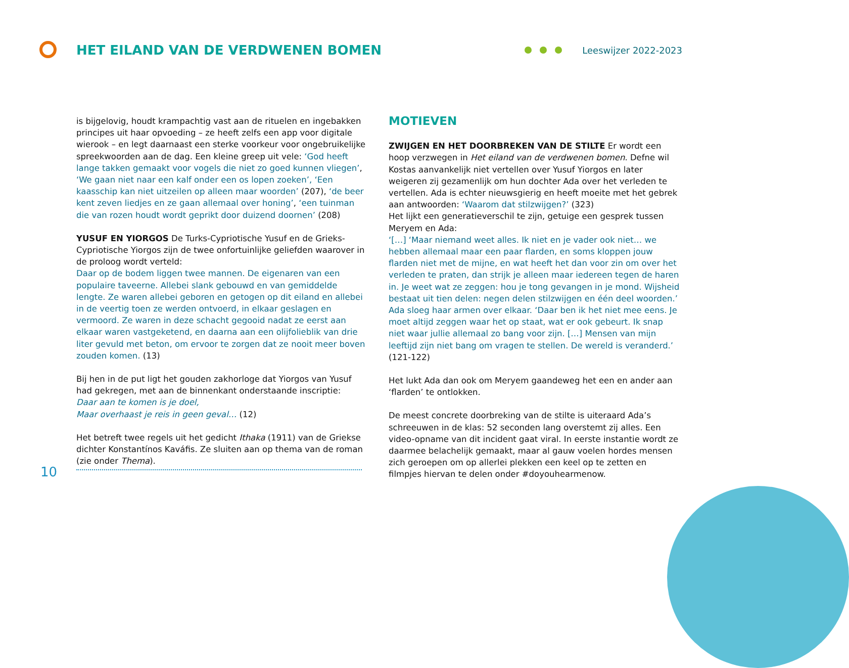HET EILAND VAN DE VERDWENEN BOMEN
Leeswijzer 2022-2023
is bijgelovig, houdt krampachtig vast aan de rituelen en ingebakken principes uit haar opvoeding – ze heeft zelfs een app voor digitale wierook – en legt daarnaast een sterke voorkeur voor ongebruikelijke spreekwoorden aan de dag. Een kleine greep uit vele: ‘God heeft lange takken gemaakt voor vogels die niet zo goed kunnen vliegen’, ‘We gaan niet naar een kalf onder een os lopen zoeken’, ‘Een kaasschip kan niet uitzeilen op alleen maar woorden’ (207), ‘de beer kent zeven liedjes en ze gaan allemaal over honing’, ‘een tuinman die van rozen houdt wordt geprikt door duizend doornen’ (208)
YUSUF EN YIORGOS De Turks-Cypriotische Yusuf en de Grieks-Cypriotische Yiorgos zijn de twee onfortuinlijke geliefden waarover in de proloog wordt verteld:
Daar op de bodem liggen twee mannen. De eigenaren van een populaire taveerne. Allebei slank gebouwd en van gemiddelde lengte. Ze waren allebei geboren en getogen op dit eiland en allebei in de veertig toen ze werden ontvoerd, in elkaar geslagen en vermoord. Ze waren in deze schacht gegooid nadat ze eerst aan elkaar waren vastgeketend, en daarna aan een olijfolieblik van drie liter gevuld met beton, om ervoor te zorgen dat ze nooit meer boven zouden komen. (13)
Bij hen in de put ligt het gouden zakhorloge dat Yiorgos van Yusuf had gekregen, met aan de binnenkant onderstaande inscriptie:
Daar aan te komen is je doel,
Maar overhaast je reis in geen geval… (12)
Het betreft twee regels uit het gedicht Ithaka (1911) van de Griekse dichter Konstantínos Kaváfis. Ze sluiten aan op thema van de roman (zie onder Thema).
MOTIEVEN
ZWIJGEN EN HET DOORBREKEN VAN DE STILTE Er wordt een hoop verzwegen in Het eiland van de verdwenen bomen. Defne wil Kostas aanvankelijk niet vertellen over Yusuf Yiorgos en later weigeren zij gezamenlijk om hun dochter Ada over het verleden te vertellen. Ada is echter nieuwsgierig en heeft moeite met het gebrek aan antwoorden: ‘Waarom dat stilzwijgen?’ (323)
Het lijkt een generatieverschil te zijn, getuige een gesprek tussen Meryem en Ada:
‘[…] ‘Maar niemand weet alles. Ik niet en je vader ook niet… we hebben allemaal maar een paar flarden, en soms kloppen jouw flarden niet met de mijne, en wat heeft het dan voor zin om over het verleden te praten, dan strijk je alleen maar iedereen tegen de haren in. Je weet wat ze zeggen: hou je tong gevangen in je mond. Wijsheid bestaat uit tien delen: negen delen stilzwijgen en één deel woorden.’
Ada sloeg haar armen over elkaar. ‘Daar ben ik het niet mee eens. Je moet altijd zeggen waar het op staat, wat er ook gebeurt. Ik snap niet waar jullie allemaal zo bang voor zijn. […] Mensen van mijn leeftijd zijn niet bang om vragen te stellen. De wereld is veranderd.’ (121-122)
Het lukt Ada dan ook om Meryem gaandeweg het een en ander aan ‘flarden’ te ontlokken.
De meest concrete doorbreking van de stilte is uiteraard Ada’s schreeuwen in de klas: 52 seconden lang overstemt zij alles. Een video-opname van dit incident gaat viral. In eerste instantie wordt ze daarmee belachelijk gemaakt, maar al gauw voelen hordes mensen zich geroepen om op allerlei plekken een keel op te zetten en filmpjes hiervan te delen onder #doyouhearmenow.
10